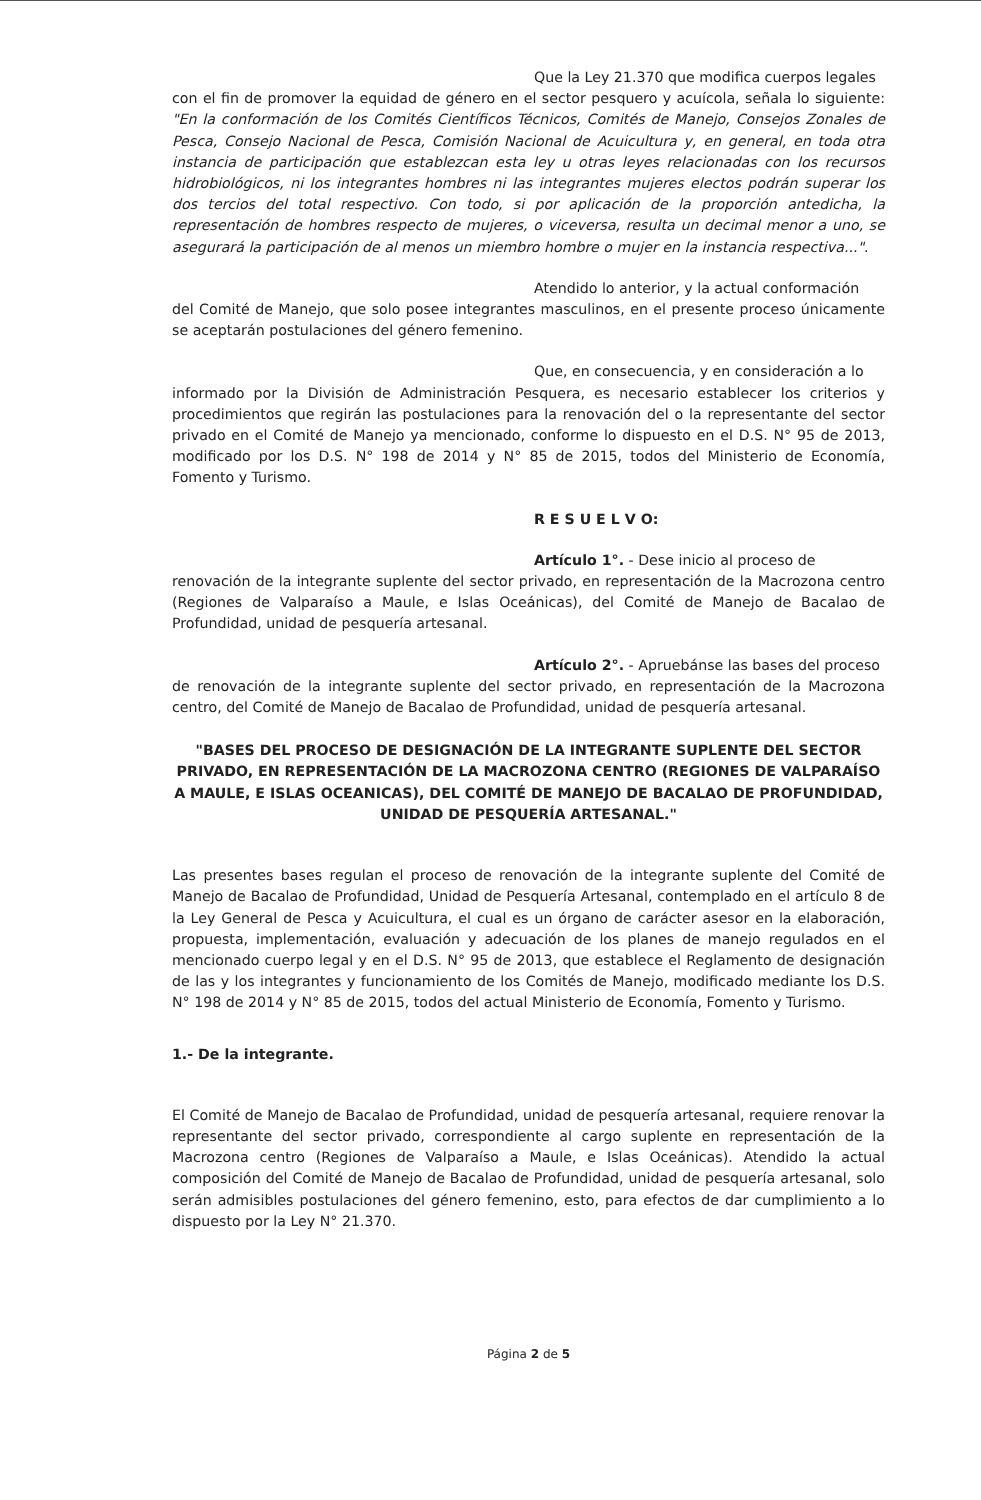Que la Ley 21.370 que modifica cuerpos legales
con el fin de promover la equidad de género en el sector pesquero y acuícola, señala lo siguiente: "En la conformación de los Comités Científicos Técnicos, Comités de Manejo, Consejos Zonales de Pesca, Consejo Nacional de Pesca, Comisión Nacional de Acuicultura y, en general, en toda otra instancia de participación que establezcan esta ley u otras leyes relacionadas con los recursos hidrobiológicos, ni los integrantes hombres ni las integrantes mujeres electos podrán superar los dos tercios del total respectivo. Con todo, si por aplicación de la proporción antedicha, la representación de hombres respecto de mujeres, o viceversa, resulta un decimal menor a uno, se asegurará la participación de al menos un miembro hombre o mujer en la instancia respectiva...".
Atendido lo anterior, y la actual conformación
del Comité de Manejo, que solo posee integrantes masculinos, en el presente proceso únicamente se aceptarán postulaciones del género femenino.
Que, en consecuencia, y en consideración a lo
informado por la División de Administración Pesquera, es necesario establecer los criterios y procedimientos que regirán las postulaciones para la renovación del o la representante del sector privado en el Comité de Manejo ya mencionado, conforme lo dispuesto en el D.S. N° 95 de 2013, modificado por los D.S. N° 198 de 2014 y N° 85 de 2015, todos del Ministerio de Economía, Fomento y Turismo.
R E S U E L V O:
Artículo 1°. - Dese inicio al proceso de
renovación de la integrante suplente del sector privado, en representación de la Macrozona centro (Regiones de Valparaíso a Maule, e Islas Oceánicas), del Comité de Manejo de Bacalao de Profundidad, unidad de pesquería artesanal.
Artículo 2°. - Apruebánse las bases del proceso
de renovación de la integrante suplente del sector privado, en representación de la Macrozona centro, del Comité de Manejo de Bacalao de Profundidad, unidad de pesquería artesanal.
"BASES DEL PROCESO DE DESIGNACIÓN DE LA INTEGRANTE SUPLENTE DEL SECTOR PRIVADO, EN REPRESENTACIÓN DE LA MACROZONA CENTRO (REGIONES DE VALPARAÍSO A MAULE, E ISLAS OCEANICAS), DEL COMITÉ DE MANEJO DE BACALAO DE PROFUNDIDAD, UNIDAD DE PESQUERÍA ARTESANAL."
Las presentes bases regulan el proceso de renovación de la integrante suplente del Comité de Manejo de Bacalao de Profundidad, Unidad de Pesquería Artesanal, contemplado en el artículo 8 de la Ley General de Pesca y Acuicultura, el cual es un órgano de carácter asesor en la elaboración, propuesta, implementación, evaluación y adecuación de los planes de manejo regulados en el mencionado cuerpo legal y en el D.S. N° 95 de 2013, que establece el Reglamento de designación de las y los integrantes y funcionamiento de los Comités de Manejo, modificado mediante los D.S. N° 198 de 2014 y N° 85 de 2015, todos del actual Ministerio de Economía, Fomento y Turismo.
1.- De la integrante.
El Comité de Manejo de Bacalao de Profundidad, unidad de pesquería artesanal, requiere renovar la representante del sector privado, correspondiente al cargo suplente en representación de la Macrozona centro (Regiones de Valparaíso a Maule, e Islas Oceánicas). Atendido la actual composición del Comité de Manejo de Bacalao de Profundidad, unidad de pesquería artesanal, solo serán admisibles postulaciones del género femenino, esto, para efectos de dar cumplimiento a lo dispuesto por la Ley N° 21.370.
Página 2 de 5